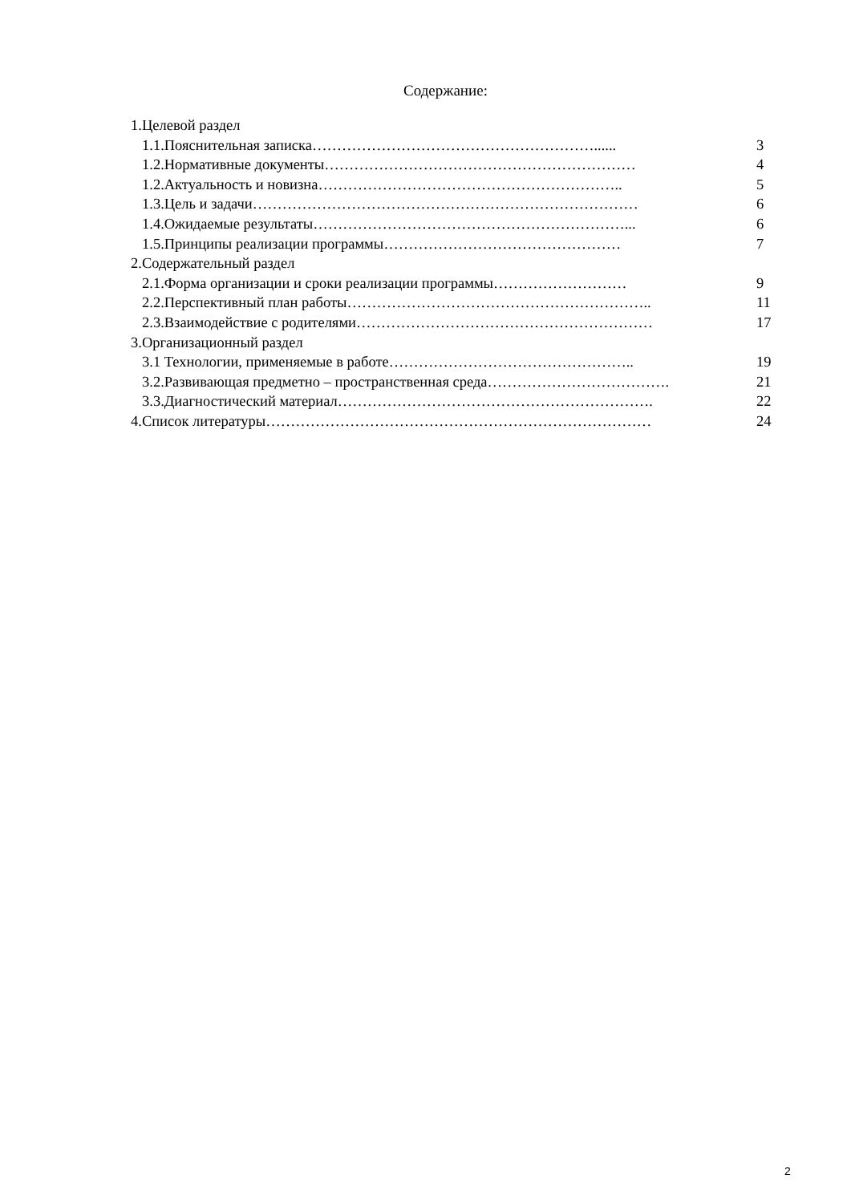Содержание:
1.Целевой раздел
1.1.Пояснительная записка…………………………………………………...... 3
1.2.Нормативные документы……………………………………………………… 4
1.2.Актуальность и новизна…………………………………………………….. 5
1.3.Цель и задачи…………………………………………………………………… 6
1.4.Ожидаемые результаты………………………………………………………... 6
1.5.Принципы реализации программы………………………………………… 7
2.Содержательный раздел
2.1.Форма организации и сроки реализации программы……………………… 9
2.2.Перспективный план работы…………………………………………………….. 11
2.3.Взаимодействие с родителями…………………………………………………… 17
3.Организационный раздел
3.1 Технологии, применяемые в работе………………………………………….. 19
3.2.Развивающая предметно – пространственная среда………………………………. 21
3.3.Диагностический материал………………………………………………………. 22
4.Список литературы…………………………………………………………………… 24
2